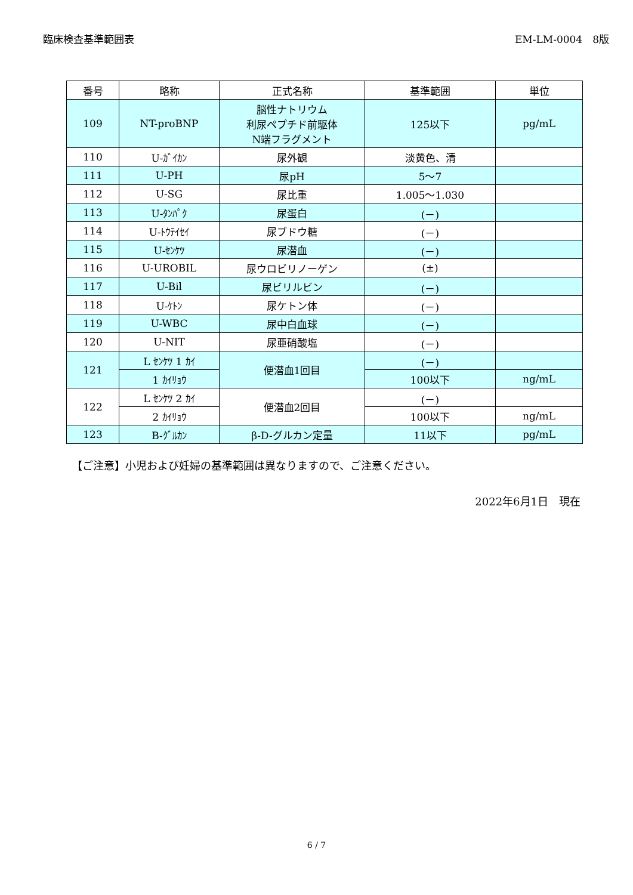臨床検査基準範囲表 EM-LM-0004　8版
| 番号 | 略称 | 正式名称 | 基準範囲 | 単位 |
| --- | --- | --- | --- | --- |
| 109 | NT-proBNP | 脳性ナトリウム 利尿ペプチド前駆体 N端フラグメント | 125以下 | pg/mL |
| 110 | U-ｶﾞｲｶﾝ | 尿外観 | 淡黄色、清 | |
| 111 | U-PH | 尿pH | 5～7 | |
| 112 | U-SG | 尿比重 | 1.005～1.030 | |
| 113 | U-ﾀﾝﾊﾟｸ | 尿蛋白 | (－) | |
| 114 | U-ﾄｳﾃｲｾｲ | 尿ブドウ糖 | (－) | |
| 115 | U-ｾﾝｹﾂ | 尿潜血 | (－) | |
| 116 | U-UROBIL | 尿ウロビリノーゲン | (±) | |
| 117 | U-Bil | 尿ビリルビン | (－) | |
| 118 | U-ｹﾄﾝ | 尿ケトン体 | (－) | |
| 119 | U-WBC | 尿中白血球 | (－) | |
| 120 | U-NIT | 尿亜硝酸塩 | (－) | |
| 121 | L ｾﾝｹﾂ 1 ｶｲ | 便潜血1回目 | (－) | |
| | 1 ｶｲﾘｮｳ | | 100以下 | ng/mL |
| 122 | L ｾﾝｹﾂ 2 ｶｲ | 便潜血2回目 | (－) | |
| | 2 ｶｲﾘｮｳ | | 100以下 | ng/mL |
| 123 | B-ｸﾞﾙｶﾝ | β-D-グルカン定量 | 11以下 | pg/mL |
【ご注意】小児および妊婦の基準範囲は異なりますので、ご注意ください。
2022年6月1日　現在
6 / 7